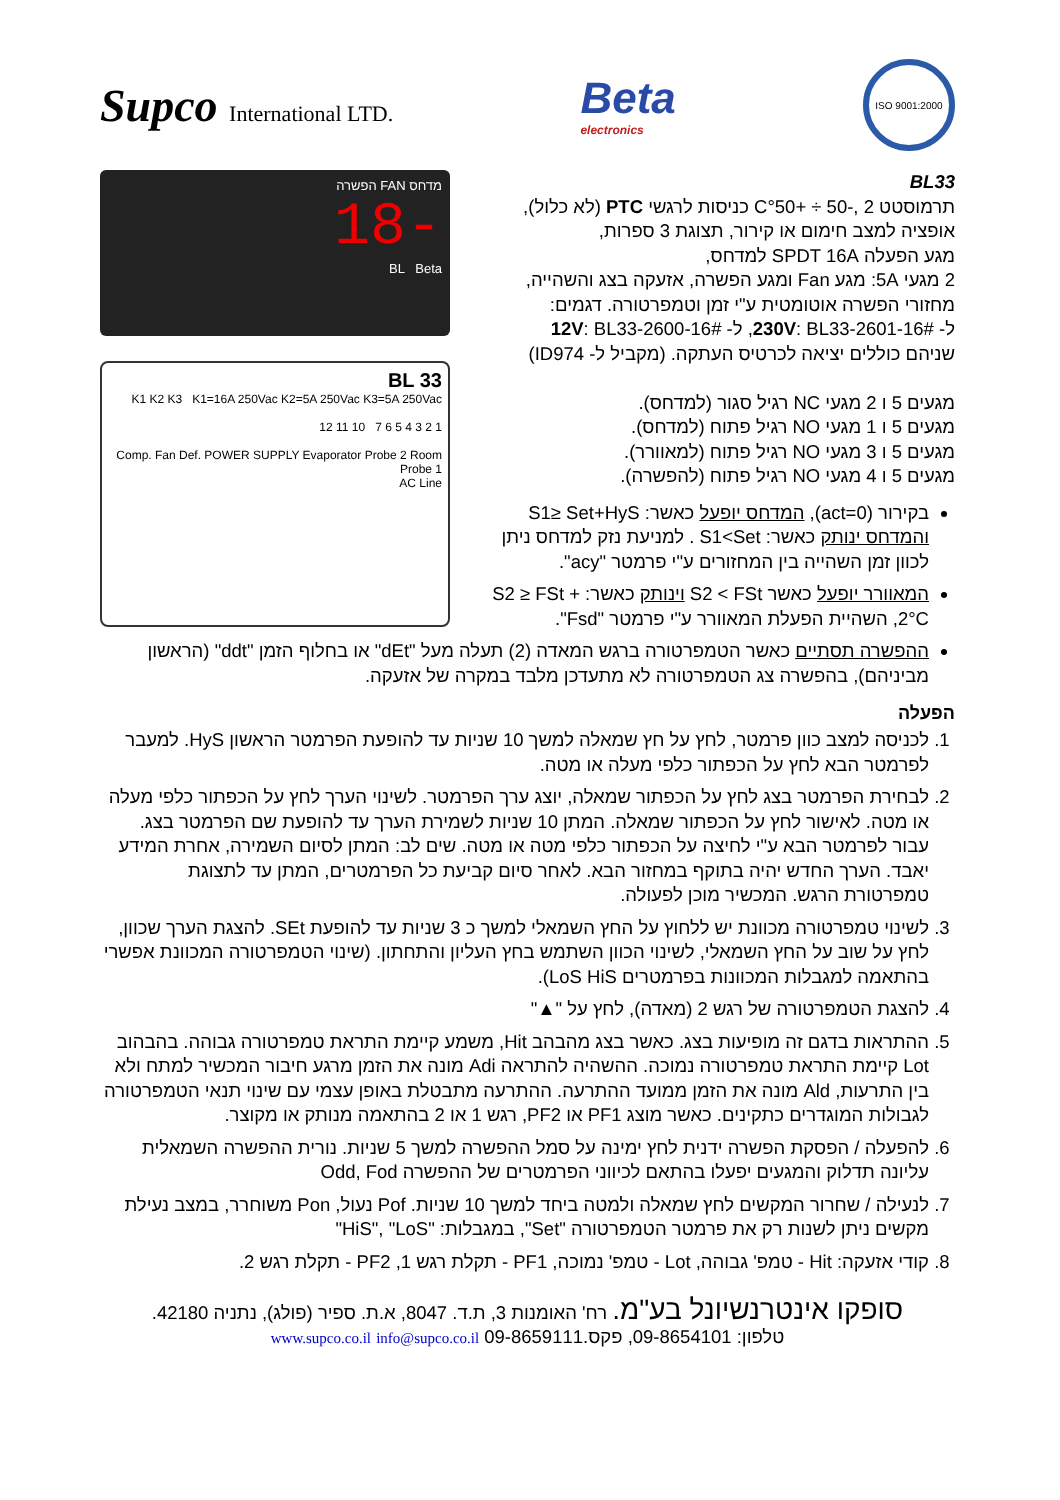Supco International LTD.
Beta
electronics
ISO 9001:2000
BL33
תרמוסטט C°50+ ÷ 50-, 2 כניסות לרגשי PTC (לא כלול),
אופציה למצב חימום או קירור, תצוגת 3 ספרות,
מגע הפעלה SPDT 16A למדחס,
2 מגעי 5A: מגע Fan ומגע הפשרה, אזעקה בצג והשהייה,
מחזורי הפשרה אוטומטית ע"י זמן וטמפרטורה. דגמים:
ל- 230V: BL33-2601-16#, ל- 12V: BL33-2600-16#
שניהם כוללים יציאה לכרטיס העתקה. (מקביל ל- ID974)
מגעים 5 ו 2 מגעי NC רגיל סגור (למדחס).
מגעים 5 ו 1 מגעי NO רגיל פתוח (למדחס).
מגעים 5 ו 3 מגעי NO רגיל פתוח (למאוורר).
מגעים 5 ו 4 מגעי NO רגיל פתוח (להפשרה).
בקירור (act=0), המדחס יופעל כאשר: S1≥ Set+HyS והמדחס ינותק כאשר: S1<Set . למניעת נזק למדחס ניתן לכוון זמן השהייה בין המחזורים ע"י פרמטר "acy".
המאוורר יופעל כאשר S2 < FSt וינותק כאשר: S2 ≥ FSt + 2°C, השהיית הפעלת המאוורר ע"י פרמטר "Fsd".
מדחס FAN הפשרה
-18
BL Beta
BL 33
K1 K2 K3 K1=16A 250Vac K2=5A 250Vac K3=5A 250Vac
1 2 3 4 5 6 7 10 11 12
Comp. Fan Def. POWER SUPPLY Evaporator Probe 2 Room Probe 1
AC Line
ההפשרה תסתיים כאשר הטמפרטורה ברגש המאדה (2) תעלה מעל "dEt" או בחלוף הזמן "ddt" (הראשון מביניהם), בהפשרה צג הטמפרטורה לא מתעדכן מלבד במקרה של אזעקה.
הפעלה
1. לכניסה למצב כוון פרמטר, לחץ על חץ שמאלה למשך 10 שניות עד להופעת הפרמטר הראשון HyS. למעבר לפרמטר הבא לחץ על הכפתור כלפי מעלה או מטה.
2. לבחירת הפרמטר בצג לחץ על הכפתור שמאלה, יוצג ערך הפרמטר. לשינוי הערך לחץ על הכפתור כלפי מעלה או מטה. לאישור לחץ על הכפתור שמאלה. המתן 10 שניות לשמירת הערך עד להופעת שם הפרמטר בצג. עבור לפרמטר הבא ע"י לחיצה על הכפתור כלפי מטה או מטה. שים לב: המתן לסיום השמירה, אחרת המידע יאבד. הערך החדש יהיה בתוקף במחזור הבא. לאחר סיום קביעת כל הפרמטרים, המתן עד לתצוגת טמפרטורת הרגש. המכשיר מוכן לפעולה.
3. לשינוי טמפרטורה מכוונת יש ללחוץ על החץ השמאלי למשך כ 3 שניות עד להופעת SEt. להצגת הערך שכוון, לחץ על שוב על החץ השמאלי, לשינוי הכוון השתמש בחץ העליון והתחתון. (שינוי הטמפרטורה המכוונת אפשרי בהתאמה למגבלות המכוונות בפרמטרים LoS HiS).
4. להצגת הטמפרטורה של רגש 2 (מאדה), לחץ על "▲"
5. ההתראות בדגם זה מופיעות בצג. כאשר בצג מהבהב Hit, משמע קיימת התראת טמפרטורה גבוהה. בהבהוב Lot קיימת התראת טמפרטורה נמוכה. ההשהיה להתראה Adi מונה את הזמן מרגע חיבור המכשיר למתח ולא בין התרעות, Ald מונה את הזמן ממועד ההתרעה. ההתרעה מתבטלת באופן עצמי עם שינוי תנאי הטמפרטורה לגבולות המוגדרים כתקינים. כאשר מוצג PF1 או PF2, רגש 1 או 2 בהתאמה מנותק או מקוצר.
6. להפעלה / הפסקת הפשרה ידנית לחץ ימינה על סמל ההפשרה למשך 5 שניות. נורית ההפשרה השמאלית עליונה תדלוק והמגעים יפעלו בהתאם לכיווני הפרמטרים של ההפשרה Odd, Fod
7. לנעילה / שחרור המקשים לחץ שמאלה ולמטה ביחד למשך 10 שניות. Pof נעול, Pon משוחרר, במצב נעילת מקשים ניתן לשנות רק את פרמטר הטמפרטורה "Set", במגבלות: "HiS", "LoS"
8. קודי אזעקה: Hit - טמפ' גבוהה, Lot - טמפ' נמוכה, PF1 - תקלת רגש 1, PF2 - תקלת רגש 2.
סופקו אינטרנשיונל בע"מ. רח' האומנות 3, ת.ד. 8047, א.ת. ספיר (פולג), נתניה 42180.
טלפון: 09-8654101, פקס.09-8659111 www.supco.co.il info@supco.co.il